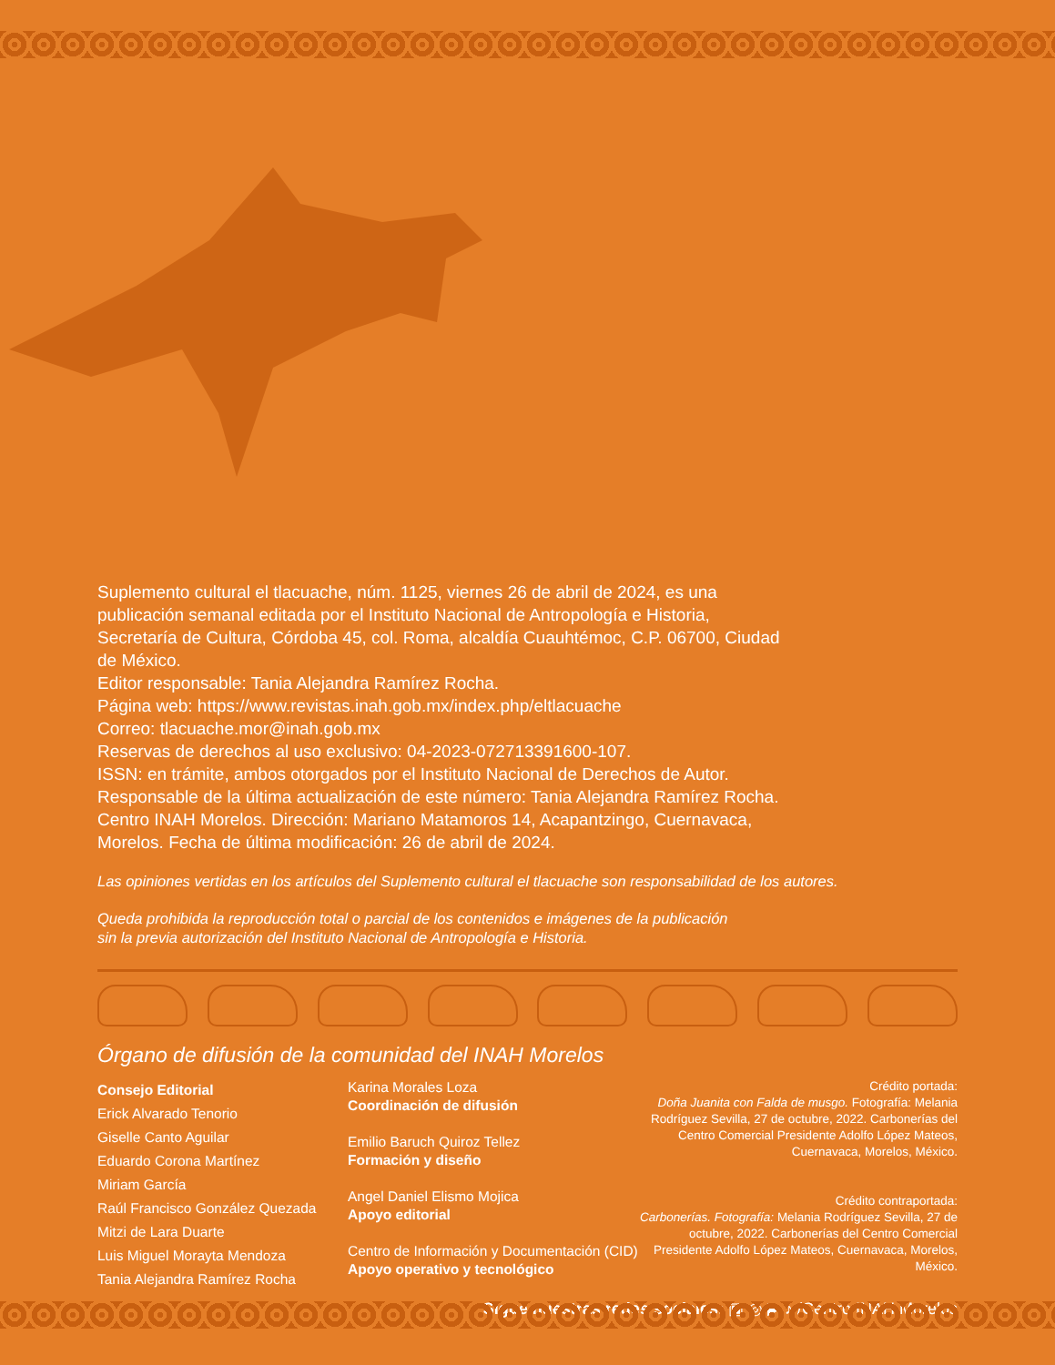Suplemento cultural el tlacuache, núm. 1125, viernes 26 de abril de 2024, es una publicación semanal editada por el Instituto Nacional de Antropología e Historia, Secretaría de Cultura, Córdoba 45, col. Roma, alcaldía Cuauhtémoc, C.P. 06700, Ciudad de México.
Editor responsable: Tania Alejandra Ramírez Rocha.
Página web: https://www.revistas.inah.gob.mx/index.php/eltlacuache
Correo: tlacuache.mor@inah.gob.mx
Reservas de derechos al uso exclusivo: 04-2023-072713391600-107.
ISSN: en trámite, ambos otorgados por el Instituto Nacional de Derechos de Autor. Responsable de la última actualización de este número: Tania Alejandra Ramírez Rocha. Centro INAH Morelos. Dirección: Mariano Matamoros 14, Acapantzingo, Cuernavaca, Morelos. Fecha de última modificación: 26 de abril de 2024.
Las opiniones vertidas en los artículos del Suplemento cultural el tlacuache son responsabilidad de los autores.
Queda prohibida la reproducción total o parcial de los contenidos e imágenes de la publicación
sin la previa autorización del Instituto Nacional de Antropología e Historia.
Órgano de difusión de la comunidad del INAH Morelos
Consejo Editorial
Erick Alvarado Tenorio
Giselle Canto Aguilar
Eduardo Corona Martínez
Miriam García
Raúl Francisco González Quezada
Mitzi de Lara Duarte
Luis Miguel Morayta Mendoza
Tania Alejandra Ramírez Rocha
Karina Morales Loza
Coordinación de difusión
Emilio Baruch Quiroz Tellez
Formación y diseño
Angel Daniel Elismo Mojica
Apoyo editorial
Centro de Información y Documentación (CID)
Apoyo operativo y tecnológico
Crédito portada:
Doña Juanita con Falda de musgo. Fotografía: Melania Rodríguez Sevilla, 27 de octubre, 2022. Carbonerías del Centro Comercial Presidente Adolfo López Mateos, Cuernavaca, Morelos, México.
Crédito contraportada:
Carbonerías. Fotografía: Melania Rodríguez Sevilla, 27 de octubre, 2022. Carbonerías del Centro Comercial Presidente Adolfo López Mateos, Cuernavaca, Morelos, México.
Sigue nuestras redes sociales: ▣ ◎ ▶ ♪ /Centro INAH Morelos